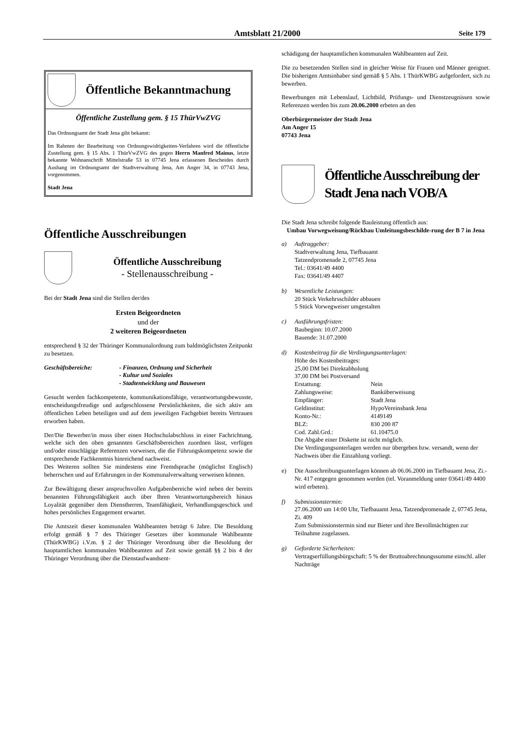Amtsblatt 21/2000 Seite 179
Öffentliche Bekanntmachung
Öffentliche Zustellung gem. § 15 ThürVwZVG
Das Ordnungsamt der Stadt Jena gibt bekannt:
Im Rahmen der Bearbeitung von Ordnungswidrigkeiten-Verfahren wird die öffentliche Zustellung gem. § 15 Abs. 1 ThürVwZVG des gegen Herrn Manfred Mainus, letzte bekannte Wohnanschrift Mittelstraße 53 in 07745 Jena erlassenen Bescheides durch Aushang im Ordnungsamt der Stadtverwaltung Jena, Am Anger 34, in 07743 Jena, vorgenommen.
Stadt Jena
Öffentliche Ausschreibungen
Öffentliche Ausschreibung
- Stellenausschreibung -
Bei der Stadt Jena sind die Stellen der/des
Ersten Beigeordneten
und der
2 weiteren Beigeordneten
entsprechend § 32 der Thüringer Kommunalordnung zum baldmöglichsten Zeitpunkt zu besetzen.
Geschäftsbereiche: - Finanzen, Ordnung und Sicherheit
- Kultur und Soziales
- Stadtentwicklung und Bauwesen
Gesucht werden fachkompetente, kommunikationsfähige, verantwortungsbewusste, entscheidungsfreudige und aufgeschlossene Persönlichkeiten, die sich aktiv am öffentlichen Leben beteiligen und auf dem jeweiligen Fachgebiet bereits Vertrauen erworben haben.
Der/Die Bewerber/in muss über einen Hochschulabschluss in einer Fachrichtung, welche sich den oben genannten Geschäftsbereichen zuordnen lässt, verfügen und/oder einschlägige Referenzen vorweisen, die die Führungskompetenz sowie die entsprechende Fachkenntnis hinreichend nachweist.
Des Weiteren sollten Sie mindestens eine Fremdsprache (möglichst Englisch) beherrschen und auf Erfahrungen in der Kommunalverwaltung verweisen können.
Zur Bewältigung dieser anspruchsvollen Aufgabenbereiche wird neben der bereits benannten Führungsfähigkeit auch über Ihren Verantwortungsbereich hinaus Loyalität gegenüber dem Dienstherren, Teamfähigkeit, Verhandlungsgeschick und hohes persönliches Engagement erwartet.
Die Amtszeit dieser kommunalen Wahlbeamten beträgt 6 Jahre. Die Besoldung erfolgt gemäß § 7 des Thüringer Gesetzes über kommunale Wahlbeamte (ThürKWBG) i.V.m. § 2 der Thüringer Verordnung über die Besoldung der hauptamtlichen kommunalen Wahlbeamten auf Zeit sowie gemäß §§ 2 bis 4 der Thüringer Verordnung über die Dienstaufwandsent-
schädigung der hauptamtlichen kommunalen Wahlbeamten auf Zeit.
Die zu besetzenden Stellen sind in gleicher Weise für Frauen und Männer geeignet. Die bisherigen Amtsinhaber sind gemäß § 5 Abs. 1 ThürKWBG aufgefordert, sich zu bewerben.
Bewerbungen mit Lebenslauf, Lichtbild, Prüfungs- und Dienstzeugnissen sowie Referenzen werden bis zum 20.06.2000 erbeten an den
Oberbürgermeister der Stadt Jena
Am Anger 15
07743 Jena
Öffentliche Ausschreibung der Stadt Jena nach VOB/A
Die Stadt Jena schreibt folgende Bauleistung öffentlich aus:
Umbau Vorwegweisung/Rückbau Umleitungsbeschilde-rung der B 7 in Jena
a) Auftraggeber:
Stadtverwaltung Jena, Tiefbauamt
Tatzendpromenade 2, 07745 Jena
Tel.: 03641/49 4400
Fax: 03641/49 4407
b) Wesentliche Leistungen:
20 Stück Verkehrsschilder abbauen
5 Stück Vorwegweiser umgestalten
c) Ausführungsfristen:
Baubeginn: 10.07.2000
Bauende: 31.07.2000
d) Kostenbeitrag für die Verdingungsunterlagen:
Höhe des Kostenbeitrages:
25,00 DM bei Direktabholung
37,00 DM bei Postversand
Erstattung: Nein
Zahlungsweise: Banküberweisung
Empfänger: Stadt Jena
Geldinstitut: HypoVereinsbank Jena
Konto-Nr.: 4149149
BLZ: 830 200 87
Cod. Zahl.Grd.: 61.10475.0
Die Abgabe einer Diskette ist nicht möglich.
Die Verdingungsunterlagen werden nur übergeben bzw. versandt, wenn der Nachweis über die Einzahlung vorliegt.
e) Die Ausschreibungsunterlagen können ab 06.06.2000 im Tiefbauamt Jena, Zi.-Nr. 417 entgegen genommen werden (tel. Voranmeldung unter 03641/49 4400 wird erbeten).
f) Submissionstermin:
27.06.2000 um 14:00 Uhr, Tiefbauamt Jena, Tatzendpromenade 2, 07745 Jena, Zi. 409
Zum Submissionstermin sind nur Bieter und ihre Bevollmächtigten zur Teilnahme zugelassen.
g) Geforderte Sicherheiten:
Vertragserfüllungsbürgschaft: 5 % der Bruttoabrechnungssumme einschl. aller Nachträge